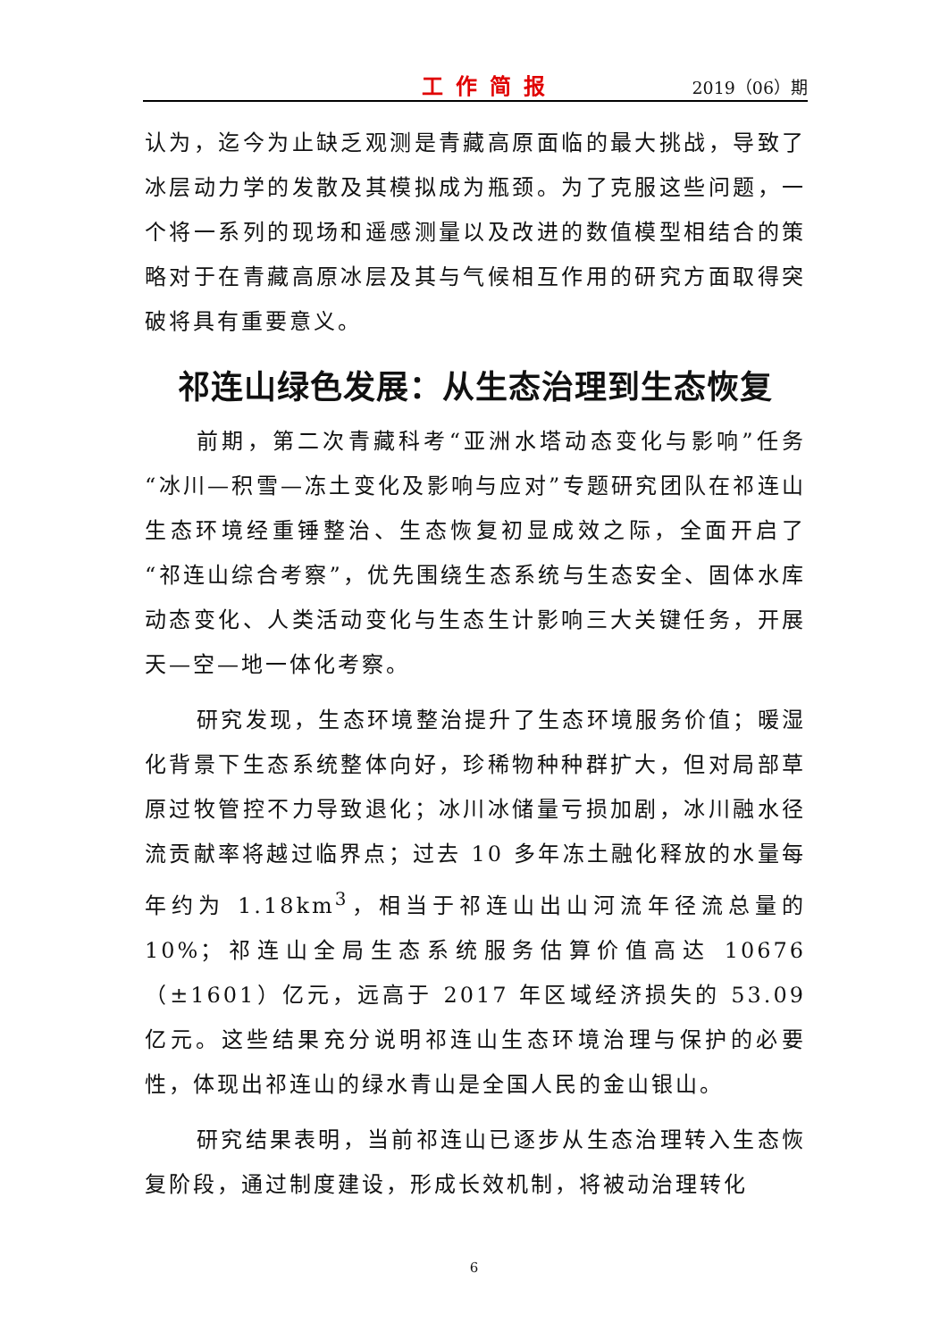工作简报 2019（06）期
认为，迄今为止缺乏观测是青藏高原面临的最大挑战，导致了冰层动力学的发散及其模拟成为瓶颈。为了克服这些问题，一个将一系列的现场和遥感测量以及改进的数值模型相结合的策略对于在青藏高原冰层及其与气候相互作用的研究方面取得突破将具有重要意义。
祁连山绿色发展：从生态治理到生态恢复
前期，第二次青藏科考“亚洲水塔动态变化与影响”任务“冰川—积雪—冻土变化及影响与应对”专题研究团队在祁连山生态环境经重锤整治、生态恢复初显成效之际，全面开启了“祁连山综合考察”，优先围绕生态系统与生态安全、固体水库动态变化、人类活动变化与生态生计影响三大关键任务，开展天—空—地一体化考察。
研究发现，生态环境整治提升了生态环境服务价值；暖湿化背景下生态系统整体向好，珍稀物种种群扩大，但对局部草原过牧管控不力导致退化；冰川冰储量亏损加剧，冰川融水径流贡献率将越过临界点；过去 10 多年冻土融化释放的水量每年约为 1.18km<sup>3</sup>，相当于祁连山出山河流年径流总量的 10%；祁连山全局生态系统服务估算价值高达 10676（±1601）亿元，远高于 2017 年区域经济损失的 53.09 亿元。这些结果充分说明祁连山生态环境治理与保护的必要性，体现出祁连山的绿水青山是全国人民的金山银山。
研究结果表明，当前祁连山已逐步从生态治理转入生态恢复阶段，通过制度建设，形成长效机制，将被动治理转化
6